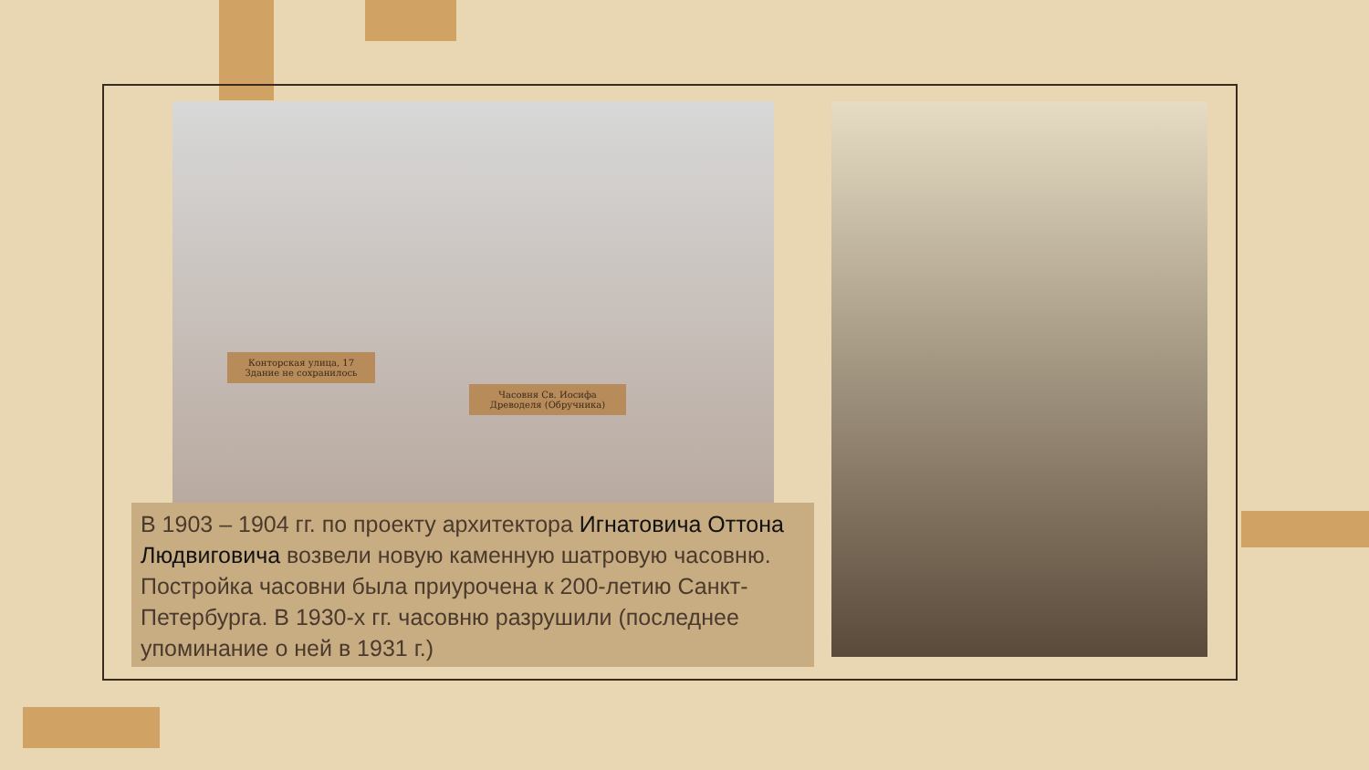Конторская улица, 17
Здание не сохранилось
Часовня Св. Иосифа Древоделя (Обручника)
В 1903 – 1904 гг. по проекту архитектора Игнатовича Оттона Людвиговича возвели новую каменную шатровую часовню. Постройка часовни была приурочена к 200-летию Санкт-Петербурга. В 1930-х гг. часовню разрушили (последнее упоминание о ней в 1931 г.)